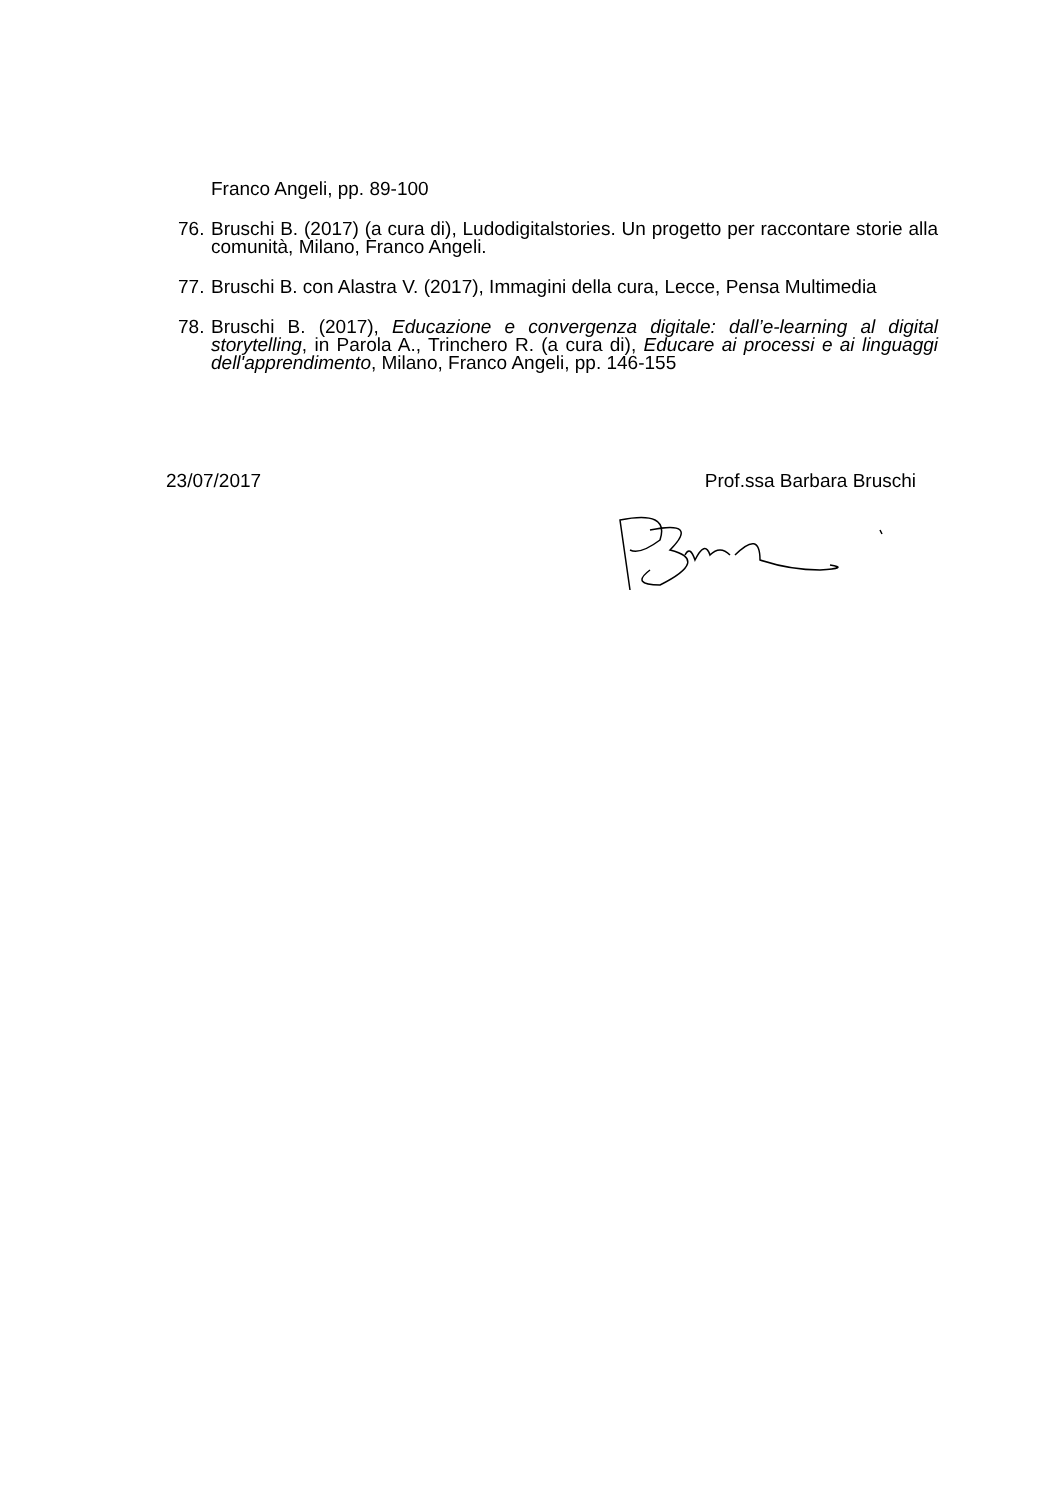Franco Angeli, pp. 89-100
76.
Bruschi B. (2017) (a cura di), Ludodigitalstories. Un progetto per raccontare storie alla comunità, Milano, Franco Angeli.
77.
Bruschi B. con Alastra V. (2017), Immagini della cura, Lecce, Pensa Multimedia
78.
Bruschi B. (2017), Educazione e convergenza digitale: dall’e-learning al digital storytelling, in Parola A., Trinchero R. (a cura di), Educare ai processi e ai linguaggi dell'apprendimento, Milano, Franco Angeli, pp. 146-155
23/07/2017 Prof.ssa Barbara Bruschi